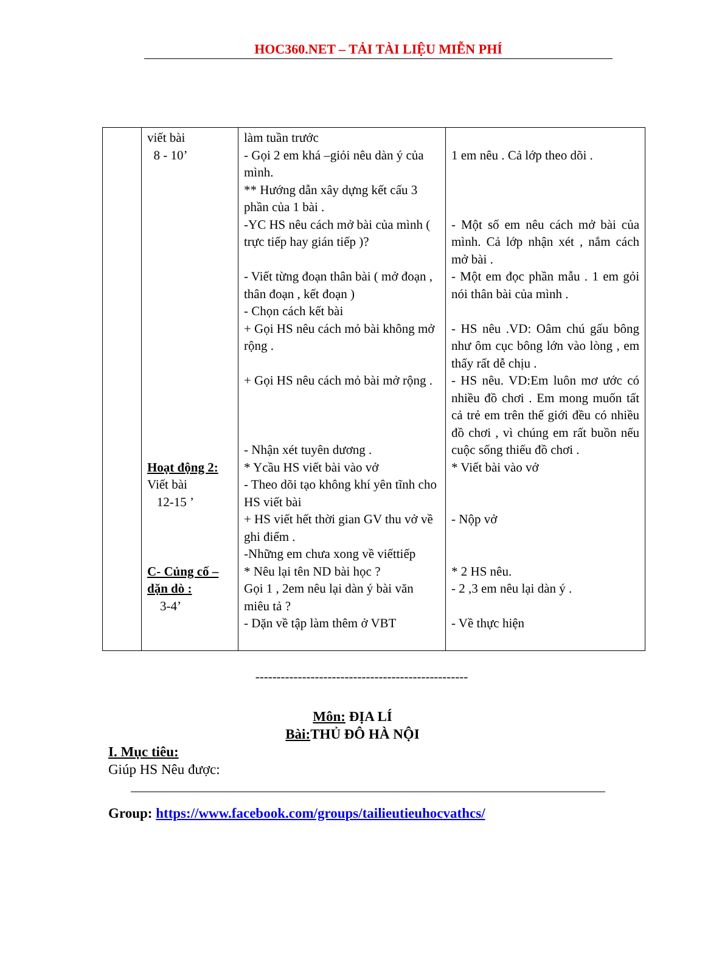HOC360.NET – TẢI TÀI LIỆU MIỄN PHÍ
| | viết bài 8 - 10’ Hoạt động 2: Viết bài 12-15 ’ C- Củng cố – dặn dò : 3-4’ | làm tuần trước - Gọi 2 em khá –giỏi nêu dàn ý của mình. ** Hướng dẫn xây dựng kết cấu 3 phần của 1 bài . -YC HS nêu cách mở bài của mình ( trực tiếp hay gián tiếp )? - Viết từng đoạn thân bài ( mở đoạn , thân đoạn , kết đoạn ) - Chọn cách kết bài + Gọi HS nêu cách mỏ bài không mở rộng . + Gọi HS nêu cách mỏ bài mở rộng . - Nhận xét tuyên dương . * Ycầu HS viết bài vào vở - Theo dõi tạo không khí yên tĩnh cho HS viết bài + HS viết hết thời gian GV thu vở về ghi điểm . -Những em chưa xong về viếttiếp * Nêu lại tên ND bài học ? Gọi 1 , 2em nêu lại dàn ý bài văn miêu tả ? - Dặn về tập làm thêm ở VBT | 1 em nêu . Cả lớp theo dõi . - Một số em nêu cách mở bài của mình. Cả lớp nhận xét , nắm cách mở bài . - Một em đọc phần mẫu . 1 em gỏi nói thân bài của mình . - HS nêu .VD: Oâm chú gấu bông như ôm cục bông lớn vào lòng , em thấy rất dễ chịu . - HS nêu. VD:Em luôn mơ ước có nhiều đồ chơi . Em mong muốn tất cả trẻ em trên thế giới đều có nhiều đồ chơi , vì chúng em rất buồn nếu cuộc sống thiếu đồ chơi . * Viết bài vào vở - Nộp vở * 2 HS nêu. - 2 ,3 em nêu lại dàn ý . - Về thực hiện |
--------------------------------------------------
Môn: ĐỊA LÍ
Bài: THỦ ĐÔ HÀ NỘI
I. Mục tiêu:
Giúp HS Nêu được:
Group: https://www.facebook.com/groups/tailieutieuhocvathcs/